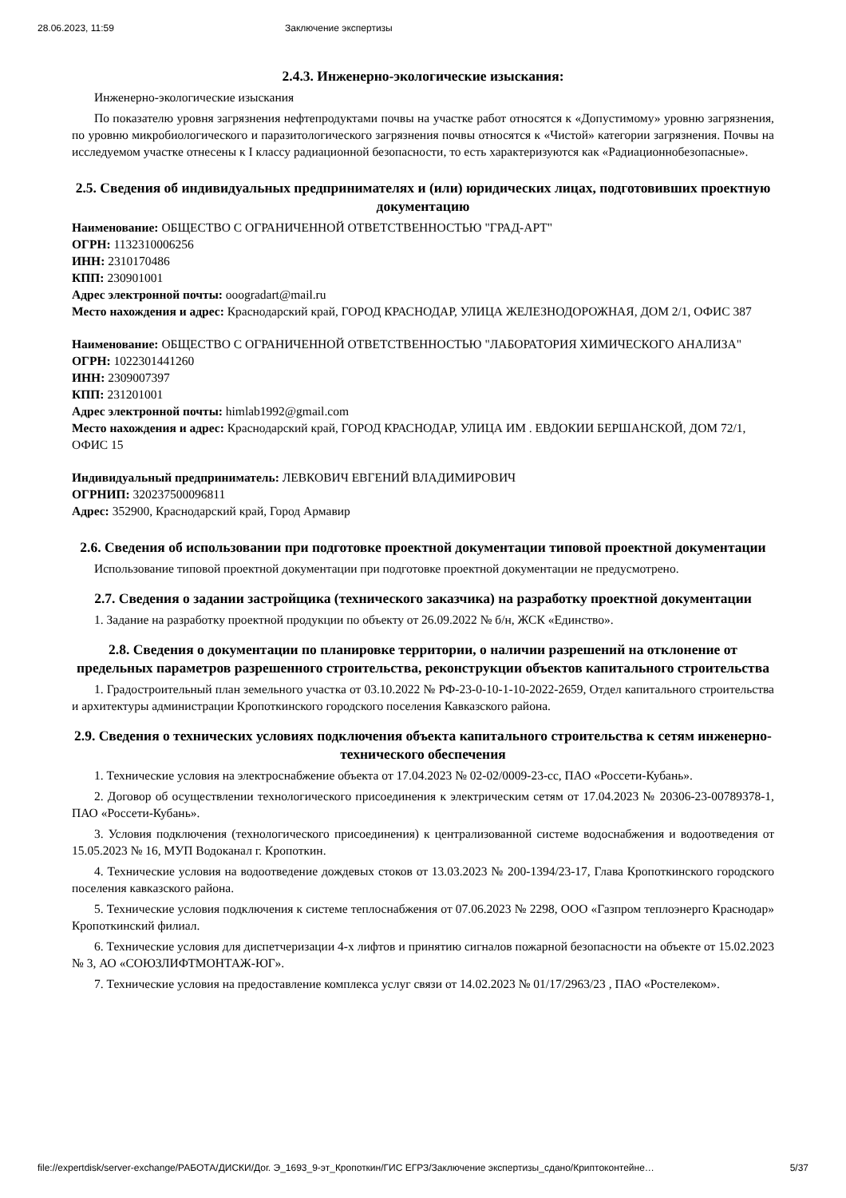28.06.2023, 11:59 Заключение экспертизы
2.4.3. Инженерно-экологические изыскания:
Инженерно-экологические изыскания
По показателю уровня загрязнения нефтепродуктами почвы на участке работ относятся к «Допустимому» уровню загрязнения, по уровню микробиологического и паразитологического загрязнения почвы относятся к «Чистой» категории загрязнения. Почвы на исследуемом участке отнесены к I классу радиационной безопасности, то есть характеризуются как «Радиационнобезопасные».
2.5. Сведения об индивидуальных предпринимателях и (или) юридических лицах, подготовивших проектную документацию
Наименование: ОБЩЕСТВО С ОГРАНИЧЕННОЙ ОТВЕТСТВЕННОСТЬЮ "ГРАД-АРТ"
ОГРН: 1132310006256
ИНН: 2310170486
КПП: 230901001
Адрес электронной почты: ooogradart@mail.ru
Место нахождения и адрес: Краснодарский край, ГОРОД КРАСНОДАР, УЛИЦА ЖЕЛЕЗНОДОРОЖНАЯ, ДОМ 2/1, ОФИС 387
Наименование: ОБЩЕСТВО С ОГРАНИЧЕННОЙ ОТВЕТСТВЕННОСТЬЮ "ЛАБОРАТОРИЯ ХИМИЧЕСКОГО АНАЛИЗА"
ОГРН: 1022301441260
ИНН: 2309007397
КПП: 231201001
Адрес электронной почты: himlab1992@gmail.com
Место нахождения и адрес: Краснодарский край, ГОРОД КРАСНОДАР, УЛИЦА ИМ . ЕВДОКИИ БЕРШАНСКОЙ, ДОМ 72/1, ОФИС 15
Индивидуальный предприниматель: ЛЕВКОВИЧ ЕВГЕНИЙ ВЛАДИМИРОВИЧ
ОГРНИП: 320237500096811
Адрес: 352900, Краснодарский край, Город Армавир
2.6. Сведения об использовании при подготовке проектной документации типовой проектной документации
Использование типовой проектной документации при подготовке проектной документации не предусмотрено.
2.7. Сведения о задании застройщика (технического заказчика) на разработку проектной документации
1. Задание на разработку проектной продукции по объекту от 26.09.2022 № б/н, ЖСК «Единство».
2.8. Сведения о документации по планировке территории, о наличии разрешений на отклонение от предельных параметров разрешенного строительства, реконструкции объектов капитального строительства
1. Градостроительный план земельного участка от 03.10.2022 № РФ-23-0-10-1-10-2022-2659, Отдел капитального строительства и архитектуры администрации Кропоткинского городского поселения Кавказского района.
2.9. Сведения о технических условиях подключения объекта капитального строительства к сетям инженерно-технического обеспечения
1. Технические условия на электроснабжение объекта от 17.04.2023 № 02-02/0009-23-сс, ПАО «Россети-Кубань».
2. Договор об осуществлении технологического присоединения к электрическим сетям от 17.04.2023 № 20306-23-00789378-1, ПАО «Россети-Кубань».
3. Условия подключения (технологического присоединения) к централизованной системе водоснабжения и водоотведения от 15.05.2023 № 16, МУП Водоканал г. Кропоткин.
4. Технические условия на водоотведение дождевых стоков от 13.03.2023 № 200-1394/23-17, Глава Кропоткинского городского поселения кавказского района.
5. Технические условия подключения к системе теплоснабжения от 07.06.2023 № 2298, ООО «Газпром теплоэнерго Краснодар» Кропоткинский филиал.
6. Технические условия для диспетчеризации 4-х лифтов и принятию сигналов пожарной безопасности на объекте от 15.02.2023 № 3, АО «СОЮЗЛИФТМОНТАЖ-ЮГ».
7. Технические условия на предоставление комплекса услуг связи от 14.02.2023 № 01/17/2963/23 , ПАО «Ростелеком».
file://expertdisk/server-exchange/РАБОТА/ДИСКИ/Дог. Э_1693_9-эт_Кропоткин/ГИС ЕГРЗ/Заключение экспертизы_сдано/Криптоконтейне… 5/37